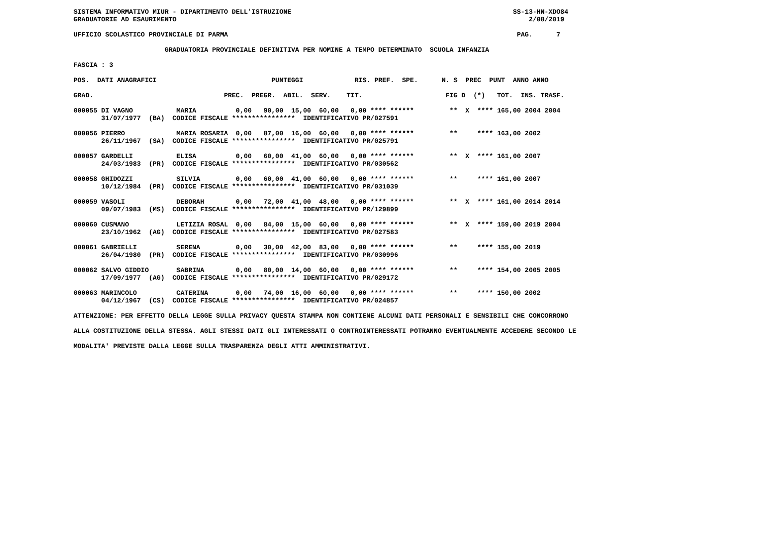SISTEMA INFORMATIVO MIUR - DIPARTIMENTO DELL'ISTRUZIONE                                                        SS-13-HN-XDO84
GRADUATORIE AD ESAURIMENTO                                                                                         2/08/2019

UFFICIO SCOLASTICO PROVINCIALE DI PARMA                                                                         PAG.      7

                       GRADUATORIA PROVINCIALE DEFINITIVA PER NOMINE A TEMPO DETERMINATO  SCUOLA INFANZIA

FASCIA : 3

POS.  DATI ANAGRAFICI                             PUNTEGGI             RIS. PREF.  SPE.      N. S  PREC  PUNT  ANNO ANNO

GRAD.                                 PREC.  PREGR.  ABIL.  SERV.    TIT.                     FIG D  (*)   TOT.  INS. TRASF.

000055 DI VAGNO           MARIA          0,00   90,00  15,00  60,00   0,00 **** ******         **  X  **** 165,00 2004 2004
       31/07/1977  (BA)  CODICE FISCALE ****************  IDENTIFICATIVO PR/027591

000056 PIERRO             MARIA ROSARIA  0,00   87,00  16,00  60,00   0,00 **** ******         **     **** 163,00 2002
       26/11/1967  (SA)  CODICE FISCALE ****************  IDENTIFICATIVO PR/025791

000057 GARDELLI           ELISA          0,00   60,00  41,00  60,00   0,00 **** ******         **  X  **** 161,00 2007
       24/03/1983  (PR)  CODICE FISCALE ****************  IDENTIFICATIVO PR/030562

000058 GHIDOZZI           SILVIA         0,00   60,00  41,00  60,00   0,00 **** ******         **     **** 161,00 2007
       10/12/1984  (PR)  CODICE FISCALE ****************  IDENTIFICATIVO PR/031039

000059 VASOLI             DEBORAH        0,00   72,00  41,00  48,00   0,00 **** ******         **  X  **** 161,00 2014 2014
       09/07/1983  (MS)  CODICE FISCALE ****************  IDENTIFICATIVO PR/129899

000060 CUSMANO            LETIZIA ROSAL  0,00   84,00  15,00  60,00   0,00 **** ******         **  X  **** 159,00 2019 2004
       23/10/1962  (AG)  CODICE FISCALE ****************  IDENTIFICATIVO PR/027583

000061 GABRIELLI          SERENA         0,00   30,00  42,00  83,00   0,00 **** ******         **     **** 155,00 2019
       26/04/1980  (PR)  CODICE FISCALE ****************  IDENTIFICATIVO PR/030996

000062 SALVO GIDDIO       SABRINA        0,00   80,00  14,00  60,00   0,00 **** ******         **     **** 154,00 2005 2005
       17/09/1977  (AG)  CODICE FISCALE ****************  IDENTIFICATIVO PR/029172

000063 MARINCOLO          CATERINA       0,00   74,00  16,00  60,00   0,00 **** ******         **     **** 150,00 2002
       04/12/1967  (CS)  CODICE FISCALE ****************  IDENTIFICATIVO PR/024857

ATTENZIONE: PER EFFETTO DELLA LEGGE SULLA PRIVACY QUESTA STAMPA NON CONTIENE ALCUNI DATI PERSONALI E SENSIBILI CHE CONCORRONO

ALLA COSTITUZIONE DELLA STESSA. AGLI STESSI DATI GLI INTERESSATI O CONTROINTERESSATI POTRANNO EVENTUALMENTE ACCEDERE SECONDO LE

MODALITA' PREVISTE DALLA LEGGE SULLA TRASPARENZA DEGLI ATTI AMMINISTRATIVI.